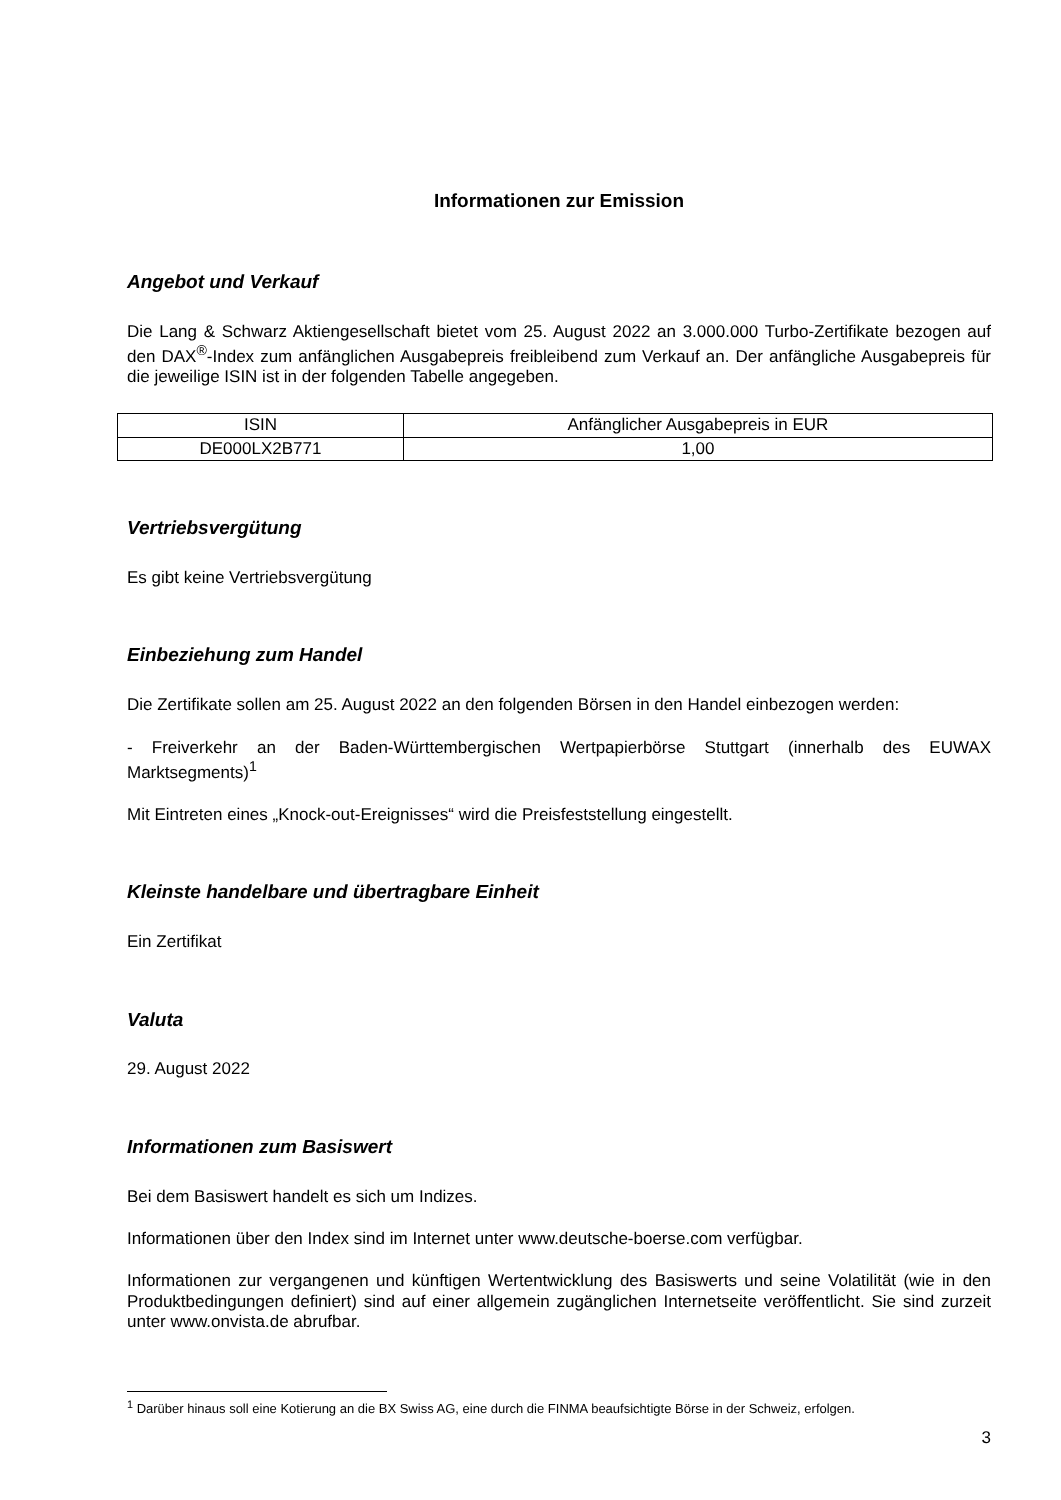Informationen zur Emission
Angebot und Verkauf
Die Lang & Schwarz Aktiengesellschaft bietet vom 25. August 2022 an 3.000.000 Turbo-Zertifikate bezogen auf den DAX<sup>®</sup>-Index zum anfänglichen Ausgabepreis freibleibend zum Verkauf an. Der anfängliche Ausgabepreis für die jeweilige ISIN ist in der folgenden Tabelle angegeben.
| ISIN | Anfänglicher Ausgabepreis in EUR |
| DE000LX2B771 | 1,00 |
Vertriebsvergütung
Es gibt keine Vertriebsvergütung
Einbeziehung zum Handel
Die Zertifikate sollen am 25. August 2022 an den folgenden Börsen in den Handel einbezogen werden:
- Freiverkehr an der Baden-Württembergischen Wertpapierbörse Stuttgart (innerhalb des EUWAX Marktsegments)<sup>1</sup>
Mit Eintreten eines „Knock-out-Ereignisses“ wird die Preisfeststellung eingestellt.
Kleinste handelbare und übertragbare Einheit
Ein Zertifikat
Valuta
29. August 2022
Informationen zum Basiswert
Bei dem Basiswert handelt es sich um Indizes.
Informationen über den Index sind im Internet unter www.deutsche-boerse.com verfügbar.
Informationen zur vergangenen und künftigen Wertentwicklung des Basiswerts und seine Volatilität (wie in den Produktbedingungen definiert) sind auf einer allgemein zugänglichen Internetseite veröffentlicht. Sie sind zurzeit unter www.onvista.de abrufbar.
<sup>1</sup> Darüber hinaus soll eine Kotierung an die BX Swiss AG, eine durch die FINMA beaufsichtigte Börse in der Schweiz, erfolgen.
3